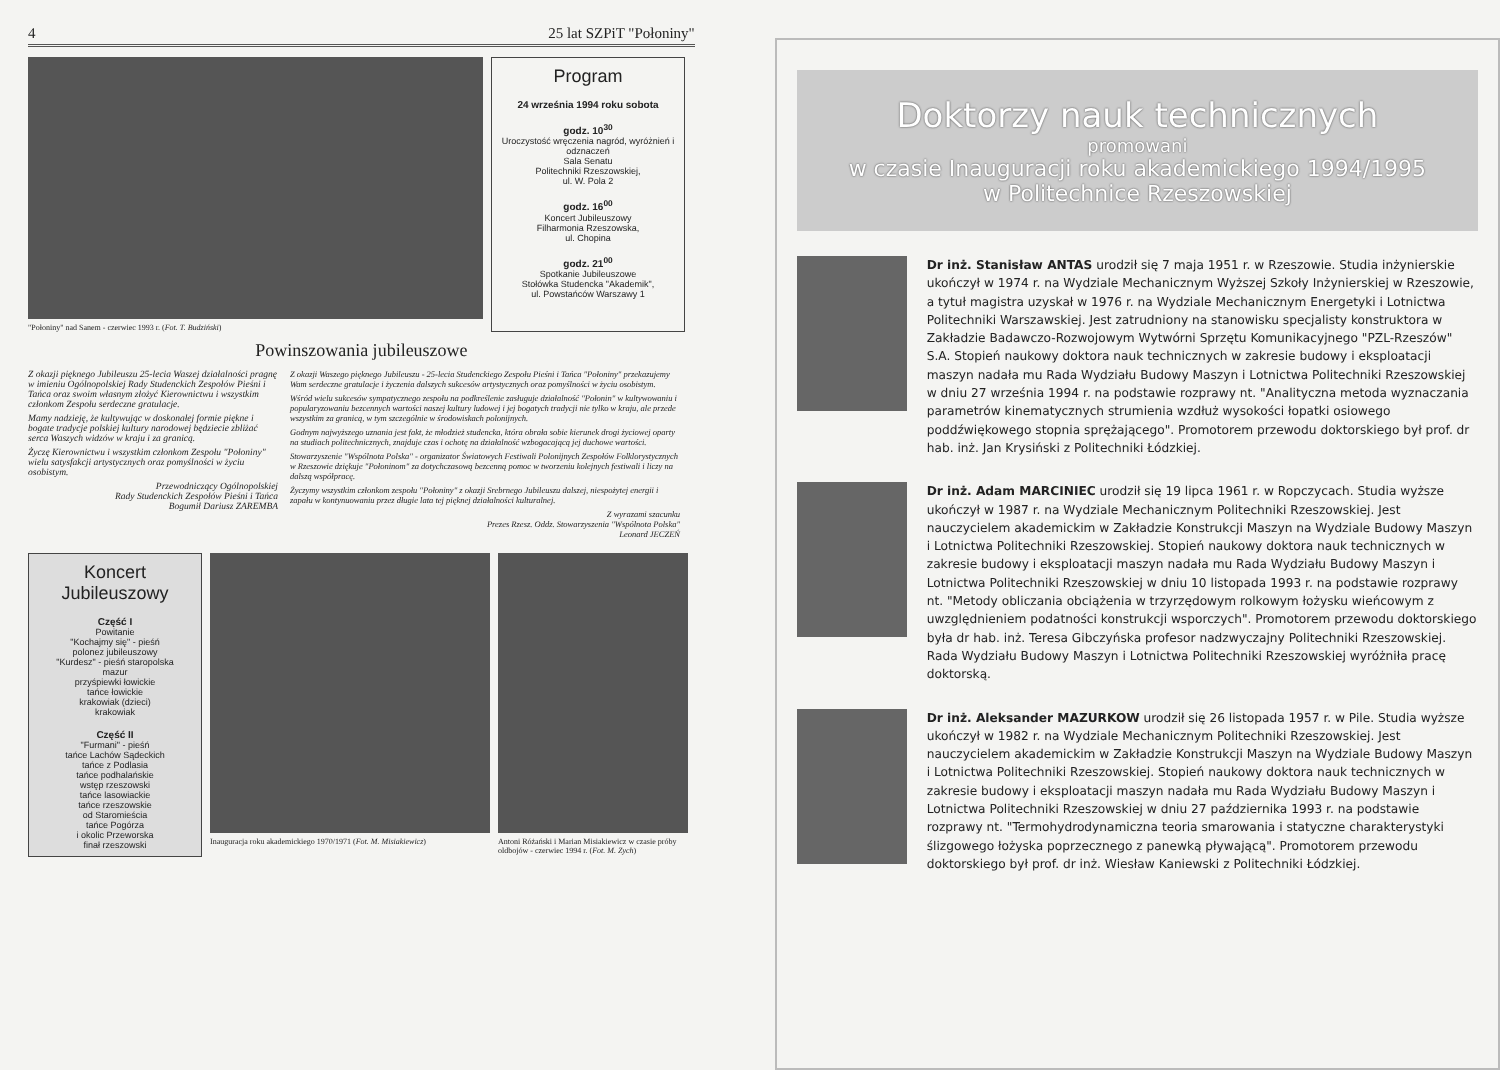4 25 lat SZPiT "Połoniny"
"Połoniny" nad Sanem - czerwiec 1993 r. (Fot. T. Budziński)
Program
24 września 1994 roku sobota
godz. 10<sup>30</sup>
Uroczystość wręczenia nagród, wyróżnień i odznaczeń
Sala Senatu
Politechniki Rzeszowskiej,
ul. W. Pola 2
godz. 16<sup>00</sup>
Koncert Jubileuszowy
Filharmonia Rzeszowska,
ul. Chopina
godz. 21<sup>00</sup>
Spotkanie Jubileuszowe
Stołówka Studencka "Akademik",
ul. Powstańców Warszawy 1
Powinszowania jubileuszowe
Z okazji pięknego Jubileuszu 25-lecia Waszej działalności pragnę w imieniu Ogólnopolskiej Rady Studenckich Zespołów Pieśni i Tańca oraz swoim własnym złożyć Kierownictwu i wszystkim członkom Zespołu serdeczne gratulacje.
Mamy nadzieję, że kultywując w doskonałej formie piękne i bogate tradycje polskiej kultury narodowej będziecie zbliżać serca Waszych widzów w kraju i za granicą.
Życzę Kierownictwu i wszystkim członkom Zespołu "Połoniny" wielu satysfakcji artystycznych oraz pomyślności w życiu osobistym.
Przewodniczący Ogólnopolskiej
Rady Studenckich Zespołów Pieśni i Tańca
Bogumił Dariusz ZAREMBA
Z okazji Waszego pięknego Jubileuszu - 25-lecia Studenckiego Zespołu Pieśni i Tańca "Połoniny" przekazujemy Wam serdeczne gratulacje i życzenia dalszych sukcesów artystycznych oraz pomyślności w życiu osobistym.
Wśród wielu sukcesów sympatycznego zespołu na podkreślenie zasługuje działalność "Połonin" w kultywowaniu i popularyzowaniu bezcennych wartości naszej kultury ludowej i jej bogatych tradycji nie tylko w kraju, ale przede wszystkim za granicą, w tym szczególnie w środowiskach polonijnych.
Godnym najwyższego uznania jest fakt, że młodzież studencka, która obrała sobie kierunek drogi życiowej oparty na studiach politechnicznych, znajduje czas i ochotę na działalność wzbogacającą jej duchowe wartości.
Stowarzyszenie "Wspólnota Polska" - organizator Światowych Festiwali Polonijnych Zespołów Folklorystycznych w Rzeszowie dziękuje "Połoninom" za dotychczasową bezcenną pomoc w tworzeniu kolejnych festiwali i liczy na dalszą współpracę.
Życzymy wszystkim członkom zespołu "Połoniny" z okazji Srebrnego Jubileuszu dalszej, niespożytej energii i zapału w kontynuowaniu przez długie lata tej pięknej działalności kulturalnej.
Z wyrazami szacunku
Prezes Rzesz. Oddz. Stowarzyszenia "Wspólnota Polska"
Leonard JECZEŃ
Koncert Jubileuszowy
Część I
Powitanie
"Kochajmy się" - pieśń
polonez jubileuszowy
"Kurdesz" - pieśń staropolska
mazur
przyśpiewki łowickie
tańce łowickie
krakowiak (dzieci)
krakowiak
Część II
"Furmani" - pieśń
tańce Lachów Sądeckich
tańce z Podlasia
tańce podhalańskie
wstęp rzeszowski
tańce lasowiackie
tańce rzeszowskie
od Staromieścia
tańce Pogórza
i okolic Przeworska
finał rzeszowski
Inauguracja roku akademickiego 1970/1971 (Fot. M. Misiakiewicz)
Antoni Różański i Marian Misiakiewicz w czasie próby oldbojów - czerwiec 1994 r. (Fot. M. Zych)
Doktorzy nauk technicznych
promowani
w czasie Inauguracji roku akademickiego 1994/1995
w Politechnice Rzeszowskiej
Dr inż. Stanisław ANTAS urodził się 7 maja 1951 r. w Rzeszowie. Studia inżynierskie ukończył w 1974 r. na Wydziale Mechanicznym Wyższej Szkoły Inżynierskiej w Rzeszowie, a tytuł magistra uzyskał w 1976 r. na Wydziale Mechanicznym Energetyki i Lotnictwa Politechniki Warszawskiej. Jest zatrudniony na stanowisku specjalisty konstruktora w Zakładzie Badawczo-Rozwojowym Wytwórni Sprzętu Komunikacyjnego "PZL-Rzeszów" S.A. Stopień naukowy doktora nauk technicznych w zakresie budowy i eksploatacji maszyn nadała mu Rada Wydziału Budowy Maszyn i Lotnictwa Politechniki Rzeszowskiej w dniu 27 września 1994 r. na podstawie rozprawy nt. "Analityczna metoda wyznaczania parametrów kinematycznych strumienia wzdłuż wysokości łopatki osiowego poddźwiękowego stopnia sprężającego". Promotorem przewodu doktorskiego był prof. dr hab. inż. Jan Krysiński z Politechniki Łódzkiej.
Dr inż. Adam MARCINIEC urodził się 19 lipca 1961 r. w Ropczycach. Studia wyższe ukończył w 1987 r. na Wydziale Mechanicznym Politechniki Rzeszowskiej. Jest nauczycielem akademickim w Zakładzie Konstrukcji Maszyn na Wydziale Budowy Maszyn i Lotnictwa Politechniki Rzeszowskiej. Stopień naukowy doktora nauk technicznych w zakresie budowy i eksploatacji maszyn nadała mu Rada Wydziału Budowy Maszyn i Lotnictwa Politechniki Rzeszowskiej w dniu 10 listopada 1993 r. na podstawie rozprawy nt. "Metody obliczania obciążenia w trzyrzędowym rolkowym łożysku wieńcowym z uwzględnieniem podatności konstrukcji wsporczych". Promotorem przewodu doktorskiego była dr hab. inż. Teresa Gibczyńska profesor nadzwyczajny Politechniki Rzeszowskiej. Rada Wydziału Budowy Maszyn i Lotnictwa Politechniki Rzeszowskiej wyróżniła pracę doktorską.
Dr inż. Aleksander MAZURKOW urodził się 26 listopada 1957 r. w Pile. Studia wyższe ukończył w 1982 r. na Wydziale Mechanicznym Politechniki Rzeszowskiej. Jest nauczycielem akademickim w Zakładzie Konstrukcji Maszyn na Wydziale Budowy Maszyn i Lotnictwa Politechniki Rzeszowskiej. Stopień naukowy doktora nauk technicznych w zakresie budowy i eksploatacji maszyn nadała mu Rada Wydziału Budowy Maszyn i Lotnictwa Politechniki Rzeszowskiej w dniu 27 października 1993 r. na podstawie rozprawy nt. "Termohydrodynamiczna teoria smarowania i statyczne charakterystyki ślizgowego łożyska poprzecznego z panewką pływającą". Promotorem przewodu doktorskiego był prof. dr inż. Wiesław Kaniewski z Politechniki Łódzkiej.